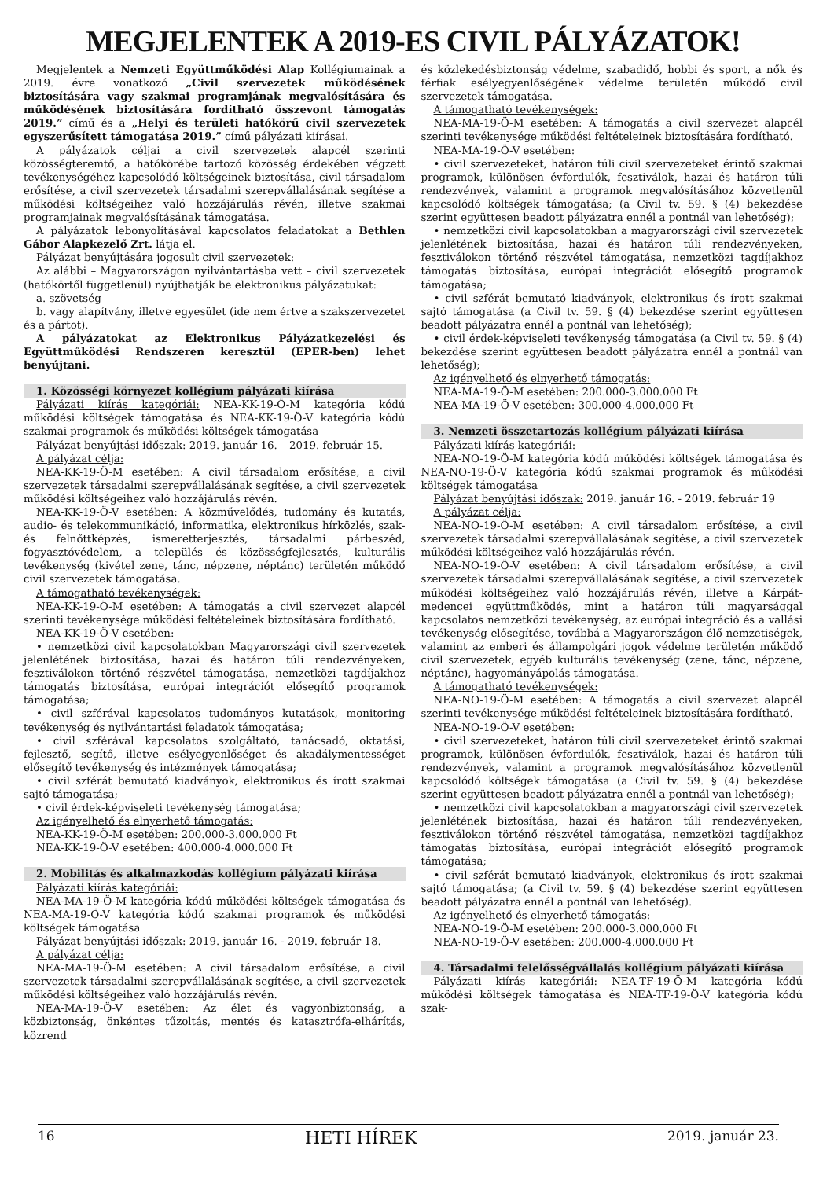MEGJELENTEK A 2019-ES CIVIL PÁLYÁZATOK!
Megjelentek a Nemzeti Együttműködési Alap Kollégiumainak a 2019. évre vonatkozó „Civil szervezetek működésének biztosítására vagy szakmai programjának megvalósítására és működésének biztosítására fordítható összevont támogatás 2019.” című és a „Helyi és területi hatókörű civil szervezetek egyszerűsített támogatása 2019.” című pályázati kiírásai.
A pályázatok céljai a civil szervezetek alapcél szerinti közösségteremtő, a hatókörébe tartozó közösség érdekében végzett tevékenységéhez kapcsolódó költségeinek biztosítása, civil társadalom erősítése, a civil szervezetek társadalmi szerepvállalásának segítése a működési költségeihez való hozzájárulás révén, illetve szakmai programjainak megvalósításának támogatása.
A pályázatok lebonyolításával kapcsolatos feladatokat a Bethlen Gábor Alapkezelő Zrt. látja el.
Pályázat benyújtására jogosult civil szervezetek:
Az alábbi – Magyarországon nyilvántartásba vett – civil szervezetek (hatókörtől függetlenül) nyújthatják be elektronikus pályázatukat:
a. szövetség
b. vagy alapítvány, illetve egyesület (ide nem értve a szakszervezetet és a pártot).
A pályázatokat az Elektronikus Pályázatkezelési és Együttműködési Rendszeren keresztül (EPER-ben) lehet benyújtani.
1. Közösségi környezet kollégium pályázati kiírása
Pályázati kiírás kategóriái: NEA-KK-19-Ö-M kategória kódú működési költségek támogatása és NEA-KK-19-Ö-V kategória kódú szakmai programok és működési költségek támogatása
Pályázat benyújtási időszak: 2019. január 16. – 2019. február 15.
A pályázat célja:
NEA-KK-19-Ö-M esetében: A civil társadalom erősítése, a civil szervezetek társadalmi szerepvállalásának segítése, a civil szervezetek működési költségeihez való hozzájárulás révén.
NEA-KK-19-Ö-V esetében: A közművelődés, tudomány és kutatás, audio- és telekommunikáció, informatika, elektronikus hírközlés, szak- és felnőttképzés, ismeretterjesztés, társadalmi párbeszéd, fogyasztóvédelem, a település és közösségfejlesztés, kulturális tevékenység (kivétel zene, tánc, népzene, néptánc) területén működő civil szervezetek támogatása.
A támogatható tevékenységek:
NEA-KK-19-Ö-M esetében: A támogatás a civil szervezet alapcél szerinti tevékenysége működési feltételeinek biztosítására fordítható.
NEA-KK-19-Ö-V esetében:
• nemzetközi civil kapcsolatokban Magyarországi civil szervezetek jelenlétének biztosítása, hazai és határon túli rendezvényeken, fesztiválokon történő részvétel támogatása, nemzetközi tagdíjakhoz támogatás biztosítása, európai integrációt elősegítő programok támogatása;
• civil szférával kapcsolatos tudományos kutatások, monitoring tevékenység és nyilvántartási feladatok támogatása;
• civil szférával kapcsolatos szolgáltató, tanácsadó, oktatási, fejlesztő, segítő, illetve esélyegyenlőséget és akadálymentességet elősegítő tevékenység és intézmények támogatása;
• civil szférát bemutató kiadványok, elektronikus és írott szakmai sajtó támogatása;
• civil érdek-képviseleti tevékenység támogatása;
Az igényelhető és elnyerhető támogatás:
NEA-KK-19-Ö-M esetében: 200.000-3.000.000 Ft
NEA-KK-19-Ö-V esetében: 400.000-4.000.000 Ft
2. Mobilitás és alkalmazkodás kollégium pályázati kiírása
Pályázati kiírás kategóriái:
NEA-MA-19-Ö-M kategória kódú működési költségek támogatása és NEA-MA-19-Ö-V kategória kódú szakmai programok és működési költségek támogatása
Pályázat benyújtási időszak: 2019. január 16. - 2019. február 18.
A pályázat célja:
NEA-MA-19-Ö-M esetében: A civil társadalom erősítése, a civil szervezetek társadalmi szerepvállalásának segítése, a civil szervezetek működési költségeihez való hozzájárulás révén.
NEA-MA-19-Ö-V esetében: Az élet és vagyonbiztonság, a közbiztonság, önkéntes tűzoltás, mentés és katasztrófa-elhárítás, közrend
és közlekedésbiztonság védelme, szabadidő, hobbi és sport, a nők és férfiak esélyegyenlőségének védelme területén működő civil szervezetek támogatása.
A támogatható tevékenységek:
NEA-MA-19-Ö-M esetében: A támogatás a civil szervezet alapcél szerinti tevékenysége működési feltételeinek biztosítására fordítható.
NEA-MA-19-Ö-V esetében:
• civil szervezeteket, határon túli civil szervezeteket érintő szakmai programok, különösen évfordulók, fesztiválok, hazai és határon túli rendezvények, valamint a programok megvalósításához közvetlenül kapcsolódó költségek támogatása; (a Civil tv. 59. § (4) bekezdése szerint együttesen beadott pályázatra ennél a pontnál van lehetőség);
• nemzetközi civil kapcsolatokban a magyarországi civil szervezetek jelenlétének biztosítása, hazai és határon túli rendezvényeken, fesztiválokon történő részvétel támogatása, nemzetközi tagdíjakhoz támogatás biztosítása, európai integrációt elősegítő programok támogatása;
• civil szférát bemutató kiadványok, elektronikus és írott szakmai sajtó támogatása (a Civil tv. 59. § (4) bekezdése szerint együttesen beadott pályázatra ennél a pontnál van lehetőség);
• civil érdek-képviseleti tevékenység támogatása (a Civil tv. 59. § (4) bekezdése szerint együttesen beadott pályázatra ennél a pontnál van lehetőség);
Az igényelhető és elnyerhető támogatás:
NEA-MA-19-Ö-M esetében: 200.000-3.000.000 Ft
NEA-MA-19-Ö-V esetében: 300.000-4.000.000 Ft
3. Nemzeti összetartozás kollégium pályázati kiírása
Pályázati kiírás kategóriái:
NEA-NO-19-Ö-M kategória kódú működési költségek támogatása és NEA-NO-19-Ö-V kategória kódú szakmai programok és működési költségek támogatása
Pályázat benyújtási időszak: 2019. január 16. - 2019. február 19
A pályázat célja:
NEA-NO-19-Ö-M esetében: A civil társadalom erősítése, a civil szervezetek társadalmi szerepvállalásának segítése, a civil szervezetek működési költségeihez való hozzájárulás révén.
NEA-NO-19-Ö-V esetében: A civil társadalom erősítése, a civil szervezetek társadalmi szerepvállalásának segítése, a civil szervezetek működési költségeihez való hozzájárulás révén, illetve a Kárpát-medencei együttműködés, mint a határon túli magyarsággal kapcsolatos nemzetközi tevékenység, az európai integráció és a vallási tevékenység elősegítése, továbbá a Magyarországon élő nemzetiségek, valamint az emberi és állampolgári jogok védelme területén működő civil szervezetek, egyéb kulturális tevékenység (zene, tánc, népzene, néptánc), hagyományápolás támogatása.
A támogatható tevékenységek:
NEA-NO-19-Ö-M esetében: A támogatás a civil szervezet alapcél szerinti tevékenysége működési feltételeinek biztosítására fordítható.
NEA-NO-19-Ö-V esetében:
• civil szervezeteket, határon túli civil szervezeteket érintő szakmai programok, különösen évfordulók, fesztiválok, hazai és határon túli rendezvények, valamint a programok megvalósításához közvetlenül kapcsolódó költségek támogatása (a Civil tv. 59. § (4) bekezdése szerint együttesen beadott pályázatra ennél a pontnál van lehetőség);
• nemzetközi civil kapcsolatokban a magyarországi civil szervezetek jelenlétének biztosítása, hazai és határon túli rendezvényeken, fesztiválokon történő részvétel támogatása, nemzetközi tagdíjakhoz támogatás biztosítása, európai integrációt elősegítő programok támogatása;
• civil szférát bemutató kiadványok, elektronikus és írott szakmai sajtó támogatása; (a Civil tv. 59. § (4) bekezdése szerint együttesen beadott pályázatra ennél a pontnál van lehetőség).
Az igényelhető és elnyerhető támogatás:
NEA-NO-19-Ö-M esetében: 200.000-3.000.000 Ft
NEA-NO-19-Ö-V esetében: 200.000-4.000.000 Ft
4. Társadalmi felelősségvállalás kollégium pályázati kiírása
Pályázati kiírás kategóriái: NEA-TF-19-Ö-M kategória kódú működési költségek támogatása és NEA-TF-19-Ö-V kategória kódú szak-
16 HETI HÍREK 2019. január 23.